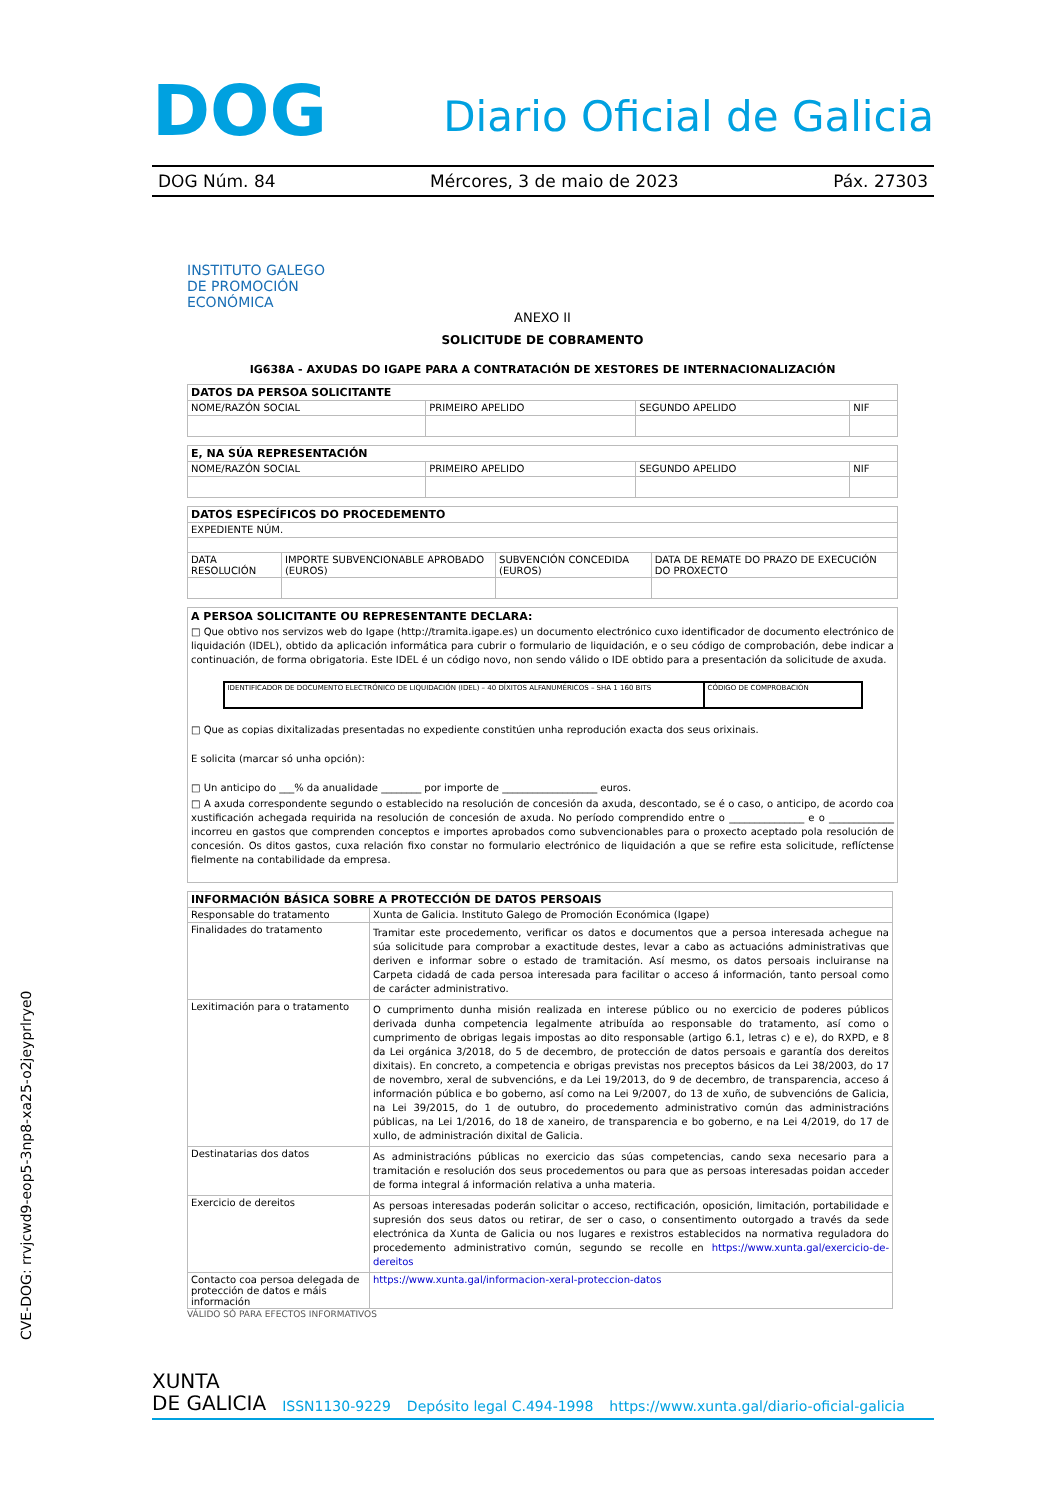DOG Diario Oficial de Galicia
DOG Núm. 84 Mércores, 3 de maio de 2023 Páx. 27303
INSTITUTO GALEGO
DE PROMOCIÓN
ECONÓMICA
ANEXO II
SOLICITUDE DE COBRAMENTO
IG638A - AXUDAS DO IGAPE PARA A CONTRATACIÓN DE XESTORES DE INTERNACIONALIZACIÓN
| DATOS DA PERSOA SOLICITANTE | | | |
| NOME/RAZÓN SOCIAL | PRIMEIRO APELIDO | SEGUNDO APELIDO | NIF |
| E, NA SÚA REPRESENTACIÓN | | | |
| NOME/RAZÓN SOCIAL | PRIMEIRO APELIDO | SEGUNDO APELIDO | NIF |
| DATOS ESPECÍFICOS DO PROCEDEMENTO | | | |
| EXPEDIENTE NÚM. | | | |
| DATA RESOLUCIÓN | IMPORTE SUBVENCIONABLE APROBADO (EUROS) | SUBVENCIÓN CONCEDIDA (EUROS) | DATA DE REMATE DO PRAZO DE EXECUCIÓN DO PROXECTO |
A PERSOA SOLICITANTE OU REPRESENTANTE DECLARA:
□ Que obtivo nos servizos web do Igape (http://tramita.igape.es) un documento electrónico cuxo identificador de documento electrónico de liquidación (IDEL), obtido da aplicación informática para cubrir o formulario de liquidación, e o seu código de comprobación, debe indicar a continuación, de forma obrigatoria. Este IDEL é un código novo, non sendo válido o IDE obtido para a presentación da solicitude de axuda.
| IDENTIFICADOR DE DOCUMENTO ELECTRÓNICO DE LIQUIDACIÓN (IDEL) – 40 DÍXITOS ALFANUMÉRICOS – SHA 1 160 BITS | CÓDIGO DE COMPROBACIÓN |
□ Que as copias dixitalizadas presentadas no expediente constitúen unha reprodución exacta dos seus orixinais.
E solicita (marcar só unha opción):
□ Un anticipo do ___% da anualidade ________ por importe de ___________________ euros.
□ A axuda correspondente segundo o establecido na resolución de concesión da axuda, descontado, se é o caso, o anticipo, de acordo coa xustificación achegada requirida na resolución de concesión de axuda. No período comprendido entre o _______________ e o _____________ incorreu en gastos que comprenden conceptos e importes aprobados como subvencionables para o proxecto aceptado pola resolución de concesión. Os ditos gastos, cuxa relación fixo constar no formulario electrónico de liquidación a que se refire esta solicitude, reflíctense fielmente na contabilidade da empresa.
| INFORMACIÓN BÁSICA SOBRE A PROTECCIÓN DE DATOS PERSOAIS | |
| Responsable do tratamento | Xunta de Galicia. Instituto Galego de Promoción Económica (Igape) |
| Finalidades do tratamento | Tramitar este procedemento, verificar os datos e documentos que a persoa interesada achegue na súa solicitude para comprobar a exactitude destes, levar a cabo as actuacións administrativas que deriven e informar sobre o estado de tramitación. Así mesmo, os datos persoais incluiranse na Carpeta cidadá de cada persoa interesada para facilitar o acceso á información, tanto persoal como de carácter administrativo. |
| Lexitimación para o tratamento | O cumprimento dunha misión realizada en interese público ou no exercicio de poderes públicos derivada dunha competencia legalmente atribuída ao responsable do tratamento, así como o cumprimento de obrigas legais impostas ao dito responsable (artigo 6.1, letras c) e e), do RXPD, e 8 da Lei orgánica 3/2018, do 5 de decembro, de protección de datos persoais e garantía dos dereitos dixitais). En concreto, a competencia e obrigas previstas nos preceptos básicos da Lei 38/2003, do 17 de novembro, xeral de subvencións, e da Lei 19/2013, do 9 de decembro, de transparencia, acceso á información pública e bo goberno, así como na Lei 9/2007, do 13 de xuño, de subvencións de Galicia, na Lei 39/2015, do 1 de outubro, do procedemento administrativo común das administracións públicas, na Lei 1/2016, do 18 de xaneiro, de transparencia e bo goberno, e na Lei 4/2019, do 17 de xullo, de administración dixital de Galicia. |
| Destinatarias dos datos | As administracións públicas no exercicio das súas competencias, cando sexa necesario para a tramitación e resolución dos seus procedementos ou para que as persoas interesadas poidan acceder de forma integral á información relativa a unha materia. |
| Exercicio de dereitos | As persoas interesadas poderán solicitar o acceso, rectificación, oposición, limitación, portabilidade e supresión dos seus datos ou retirar, de ser o caso, o consentimento outorgado a través da sede electrónica da Xunta de Galicia ou nos lugares e rexistros establecidos na normativa reguladora do procedemento administrativo común, segundo se recolle en https://www.xunta.gal/exercicio-de-dereitos |
| Contacto coa persoa delegada de protección de datos e máis información | https://www.xunta.gal/informacion-xeral-proteccion-datos |
VÁLIDO SÓ PARA EFECTOS INFORMATIVOS
CVE-DOG: rrvjcwd9-eop5-3np8-xa25-o2jeyprlrye0
XUNTA
DE GALICIA ISSN1130-9229 Depósito legal C.494-1998 https://www.xunta.gal/diario-oficial-galicia